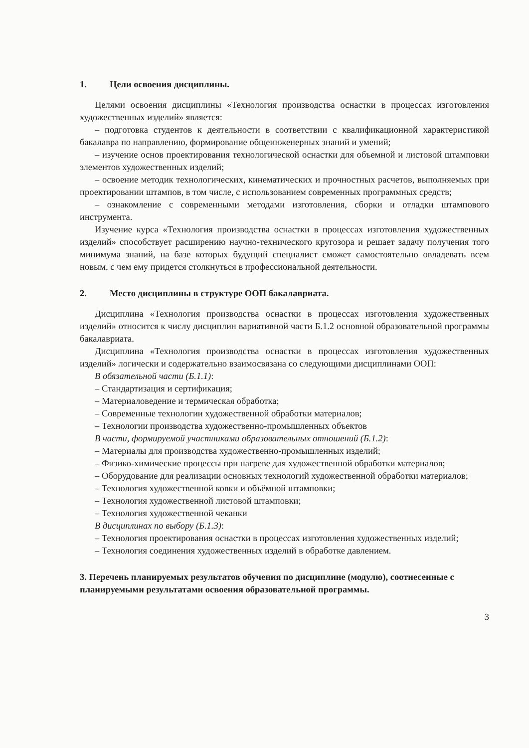1. Цели освоения дисциплины.
Целями освоения дисциплины «Технология производства оснастки в процессах изготовления художественных изделий» является:
– подготовка студентов к деятельности в соответствии с квалификационной характеристикой бакалавра по направлению, формирование общеинженерных знаний и умений;
– изучение основ проектирования технологической оснастки для объемной и листовой штамповки элементов художественных изделий;
– освоение методик технологических, кинематических и прочностных расчетов, выполняемых при проектировании штампов, в том числе, с использованием современных программных средств;
– ознакомление с современными методами изготовления, сборки и отладки штампового инструмента.
Изучение курса «Технология производства оснастки в процессах изготовления художественных изделий» способствует расширению научно-технического кругозора и решает задачу получения того минимума знаний, на базе которых будущий специалист сможет самостоятельно овладевать всем новым, с чем ему придется столкнуться в профессиональной деятельности.
2. Место дисциплины в структуре ООП бакалавриата.
Дисциплина «Технология производства оснастки в процессах изготовления художественных изделий» относится к числу дисциплин вариативной части Б.1.2 основной образовательной программы бакалавриата.
Дисциплина «Технология производства оснастки в процессах изготовления художественных изделий» логически и содержательно взаимосвязана со следующими дисциплинами ООП:
В обязательной части (Б.1.1):
– Стандартизация и сертификация;
– Материаловедение и термическая обработка;
– Современные технологии художественной обработки материалов;
– Технологии производства художественно-промышленных объектов
В части, формируемой участниками образовательных отношений (Б.1.2):
– Материалы для производства художественно-промышленных изделий;
– Физико-химические процессы при нагреве для художественной обработки материалов;
– Оборудование для реализации основных технологий художественной обработки материалов;
– Технология художественной ковки и объёмной штамповки;
– Технология художественной листовой штамповки;
– Технология художественной чеканки
В дисциплинах по выбору (Б.1.3):
– Технология проектирования оснастки в процессах изготовления художественных изделий;
– Технология соединения художественных изделий в обработке давлением.
3. Перечень планируемых результатов обучения по дисциплине (модулю), соотнесенные с планируемыми результатами освоения образовательной программы.
3